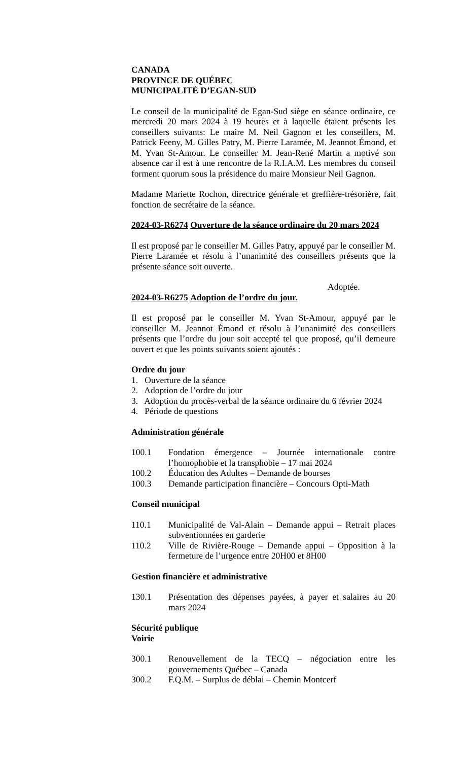CANADA
PROVINCE DE QUÉBEC
MUNICIPALITÉ D’EGAN-SUD
Le conseil de la municipalité de Egan-Sud siège en séance ordinaire, ce mercredi 20 mars 2024 à 19 heures et à laquelle étaient présents les conseillers suivants: Le maire M. Neil Gagnon et les conseillers, M. Patrick Feeny, M. Gilles Patry, M. Pierre Laramée, M. Jeannot Émond, et M. Yvan St-Amour. Le conseiller M. Jean-René Martin a motivé son absence car il est à une rencontre de la R.I.A.M. Les membres du conseil forment quorum sous la présidence du maire Monsieur Neil Gagnon.
Madame Mariette Rochon, directrice générale et greffière-trésorière, fait fonction de secrétaire de la séance.
2024-03-R6274 Ouverture de la séance ordinaire du 20 mars 2024
Il est proposé par le conseiller M. Gilles Patry, appuyé par le conseiller M. Pierre Laramée et résolu à l’unanimité des conseillers présents que la présente séance soit ouverte.
Adoptée.
2024-03-R6275 Adoption de l’ordre du jour.
Il est proposé par le conseiller M. Yvan St-Amour, appuyé par le conseiller M. Jeannot Émond et résolu à l’unanimité des conseillers présents que l’ordre du jour soit accepté tel que proposé, qu’il demeure ouvert et que les points suivants soient ajoutés :
Ordre du jour
1. Ouverture de la séance
2. Adoption de l’ordre du jour
3. Adoption du procès-verbal de la séance ordinaire du 6 février 2024
4. Période de questions
Administration générale
100.1 Fondation émergence – Journée internationale contre l’homophobie et la transphobie – 17 mai 2024
100.2 Éducation des Adultes – Demande de bourses
100.3 Demande participation financière – Concours Opti-Math
Conseil municipal
110.1 Municipalité de Val-Alain – Demande appui – Retrait places subventionnées en garderie
110.2 Ville de Rivière-Rouge – Demande appui – Opposition à la fermeture de l’urgence entre 20H00 et 8H00
Gestion financière et administrative
130.1 Présentation des dépenses payées, à payer et salaires au 20 mars 2024
Sécurité publique
Voirie
300.1 Renouvellement de la TECQ – négociation entre les gouvernements Québec – Canada
300.2 F.Q.M. – Surplus de déblai – Chemin Montcerf